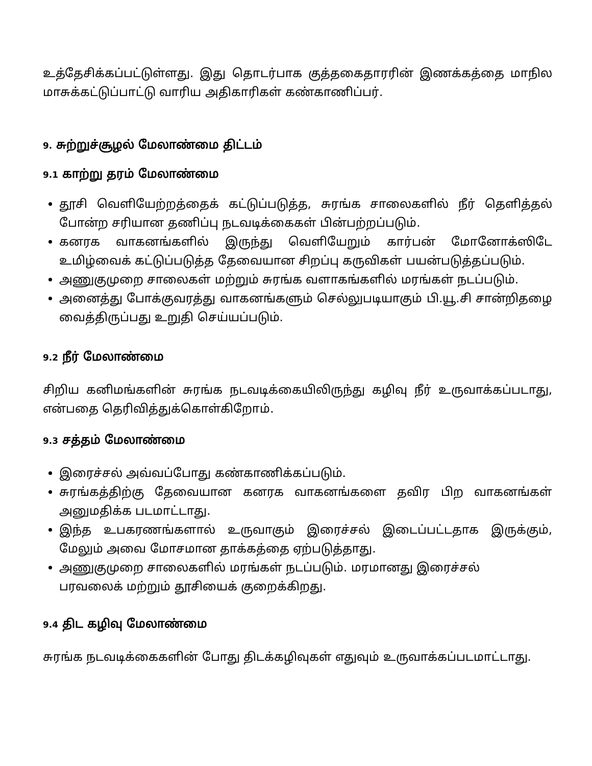உத்தேசிக்கப்பட்டுள்ளது. இது தொடர்பாக குத்தகைதாரரின் இணக்கத்தை மாநில மாசுக்கட்டுப்பாட்டு வாரிய அதிகாரிகள் கண்காணிப்பர்.
9. சுற்றுச்சூழல் மேலாண்மை திட்டம்
9.1 காற்று தரம் மேலாண்மை
தூசி வெளியேற்றத்தைக் கட்டுப்படுத்த, சுரங்க சாலைகளில் நீர் தெளித்தல் போன்ற சரியான தணிப்பு நடவடிக்கைகள் பின்பற்றப்படும்.
கனரக வாகனங்களில் இருந்து வெளியேறும் கார்பன் மோனோக்ஸிடே உமிழ்வைக் கட்டுப்படுத்த தேவையான சிறப்பு கருவிகள் பயன்படுத்தப்படும்.
அணுகுமுறை சாலைகள் மற்றும் சுரங்க வளாகங்களில் மரங்கள் நடப்படும்.
அனைத்து போக்குவரத்து வாகனங்களும் செல்லுபடியாகும் பி.யூ.சி சான்றிதழை வைத்திருப்பது உறுதி செய்யப்படும்.
9.2 நீர் மேலாண்மை
சிறிய கனிமங்களின் சுரங்க நடவடிக்கையிலிருந்து கழிவு நீர் உருவாக்கப்படாது, என்பதை தெரிவித்துக்கொள்கிறோம்.
9.3 சத்தம் மேலாண்மை
இரைச்சல் அவ்வப்போது கண்காணிக்கப்படும்.
சுரங்கத்திற்கு தேவையான கனரக வாகனங்களை தவிர பிற வாகனங்கள் அனுமதிக்க படமாட்டாது.
இந்த உபகரணங்களால் உருவாகும் இரைச்சல் இடைப்பட்டதாக இருக்கும், மேலும் அவை மோசமான தாக்கத்தை ஏற்படுத்தாது.
அணுகுமுறை சாலைகளில் மரங்கள் நடப்படும். மரமானது இரைச்சல்
பரவலைக் மற்றும் தூசியைக் குறைக்கிறது.
9.4 திட கழிவு மேலாண்மை
சுரங்க நடவடிக்கைகளின் போது திடக்கழிவுகள் எதுவும் உருவாக்கப்படமாட்டாது.